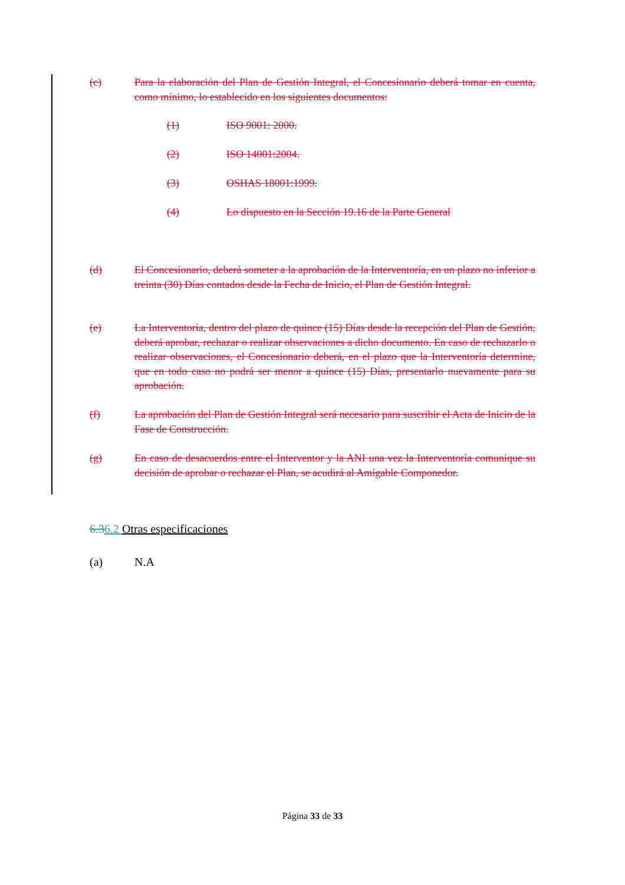(c) Para la elaboración del Plan de Gestión Integral, el Concesionario deberá tomar en cuenta, como mínimo, lo establecido en los siguientes documentos:
(1) ISO 9001: 2000.
(2) ISO 14001:2004.
(3) OSHAS 18001:1999.
(4) Lo dispuesto en la Sección 19.16 de la Parte General
(d) El Concesionario, deberá someter a la aprobación de la Interventoría, en un plazo no inferior a treinta (30) Días contados desde la Fecha de Inicio, el Plan de Gestión Integral.
(e) La Interventoría, dentro del plazo de quince (15) Días desde la recepción del Plan de Gestión, deberá aprobar, rechazar o realizar observaciones a dicho documento. En caso de rechazarlo o realizar observaciones, el Concesionario deberá, en el plazo que la Interventoría determine, que en todo caso no podrá ser menor a quince (15) Días, presentarlo nuevamente para su aprobación.
(f) La aprobación del Plan de Gestión Integral será necesario para suscribir el Acta de Inicio de la Fase de Construcción.
(g) En caso de desacuerdos entre el Interventor y la ANI una vez la Interventoría comunique su decisión de aprobar o rechazar el Plan, se acudirá al Amigable Componedor.
6.36.2 Otras especificaciones
(a) N.A
Página 33 de 33